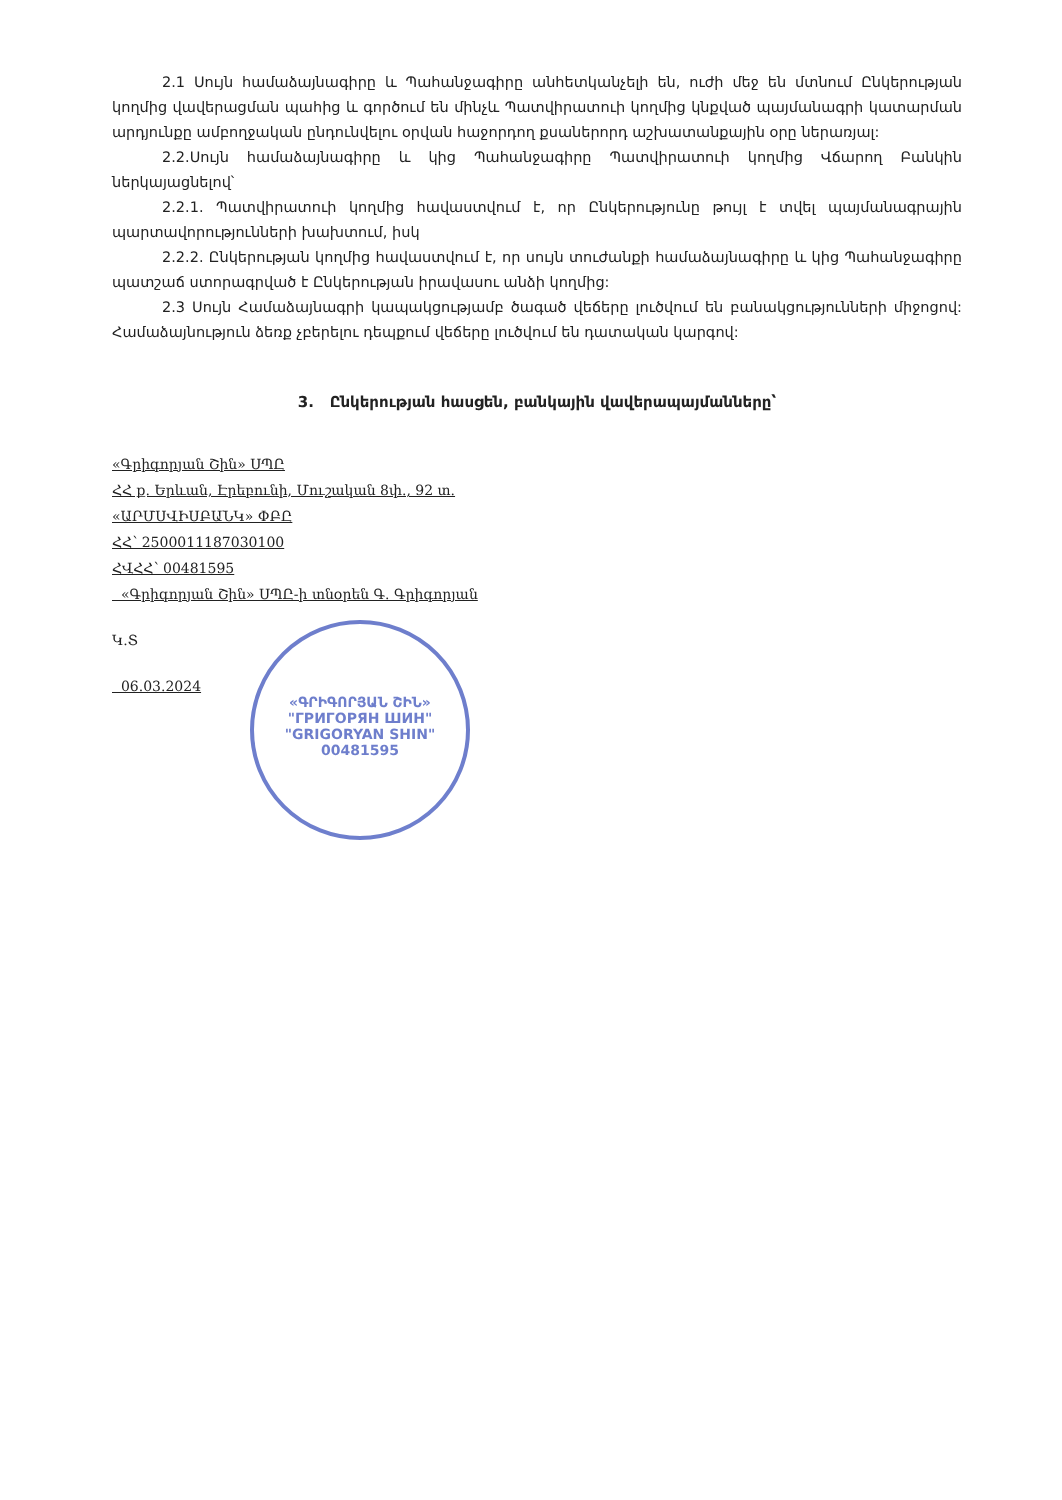2.1 Սույն համաձայնագիրը և Պահանջագիրը անհետկանչելի են, ուժի մեջ են մտնում Ընկերության կողմից վավերացման պահից և գործում են մինչև Պատվիրատուի կողմից կնքված պայմանագրի կատարման արդյունքը ամբողջական ընդունվելու օրվան հաջորդող քսաներորդ աշխատանքային օրը ներառյալ:
2.2.Սույն համաձայնագիրը և կից Պահանջագիրը Պատվիրատուի կողմից Վճարող Բանկին ներկայացնելով՝
2.2.1. Պատվիրատուի կողմից հավաստվում է, որ Ընկերությունը թույլ է տվել պայմանագրային պարտավորությունների խախտում, իսկ
2.2.2. Ընկերության կողմից հավաստվում է, որ սույն տուժանքի համաձայնագիրը և կից Պահանջագիրը պատշաճ ստորագրված է Ընկերության իրավասու անձի կողմից:
2.3 Սույն Համաձայնագրի կապակցությամբ ծագած վեճերը լուծվում են բանակցությունների միջոցով: Համաձայնություն ձեռք չբերելու դեպքում վեճերը լուծվում են դատական կարգով:
3. Ընկերության հասցեն, բանկային վավերապայմանները՝
«Գրիգորյան Շին» ՍՊԸ
ՀՀ ք. Երևան, Էրեբունի, Մուշական 8փ., 92 տ.
«ԱՐՄՍՎԻՍԲԱՆԿ» ՓԲԸ
ՀՀ՝ 2500011187030100
ՀՎՀՀ՝ 00481595
«Գրիգորյան Շին» ՍՊԸ-ի տնօրեն Գ. Գրիգորյան
Կ.Տ
06.03.2024
«ԳՐԻԳՈՐՅԱՆ ՇԻՆ»
"ГРИГОРЯН ШИН"
"GRIGORYAN SHIN"
00481595